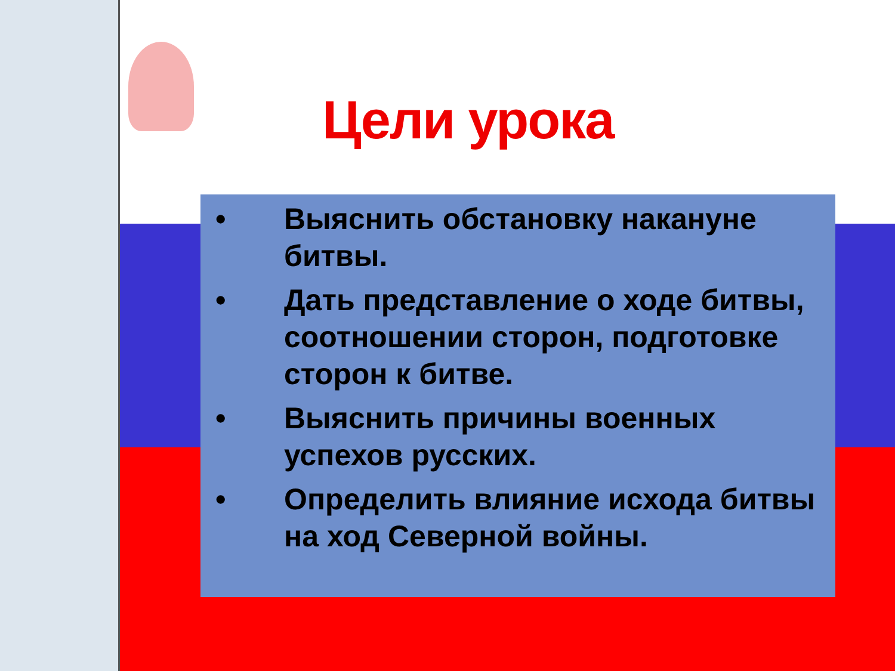Цели урока
• Выяснить обстановку накануне битвы.
• Дать представление о ходе битвы, соотношении сторон, подготовке сторон к битве.
• Выяснить причины военных успехов русских.
• Определить влияние исхода битвы на ход Северной войны.